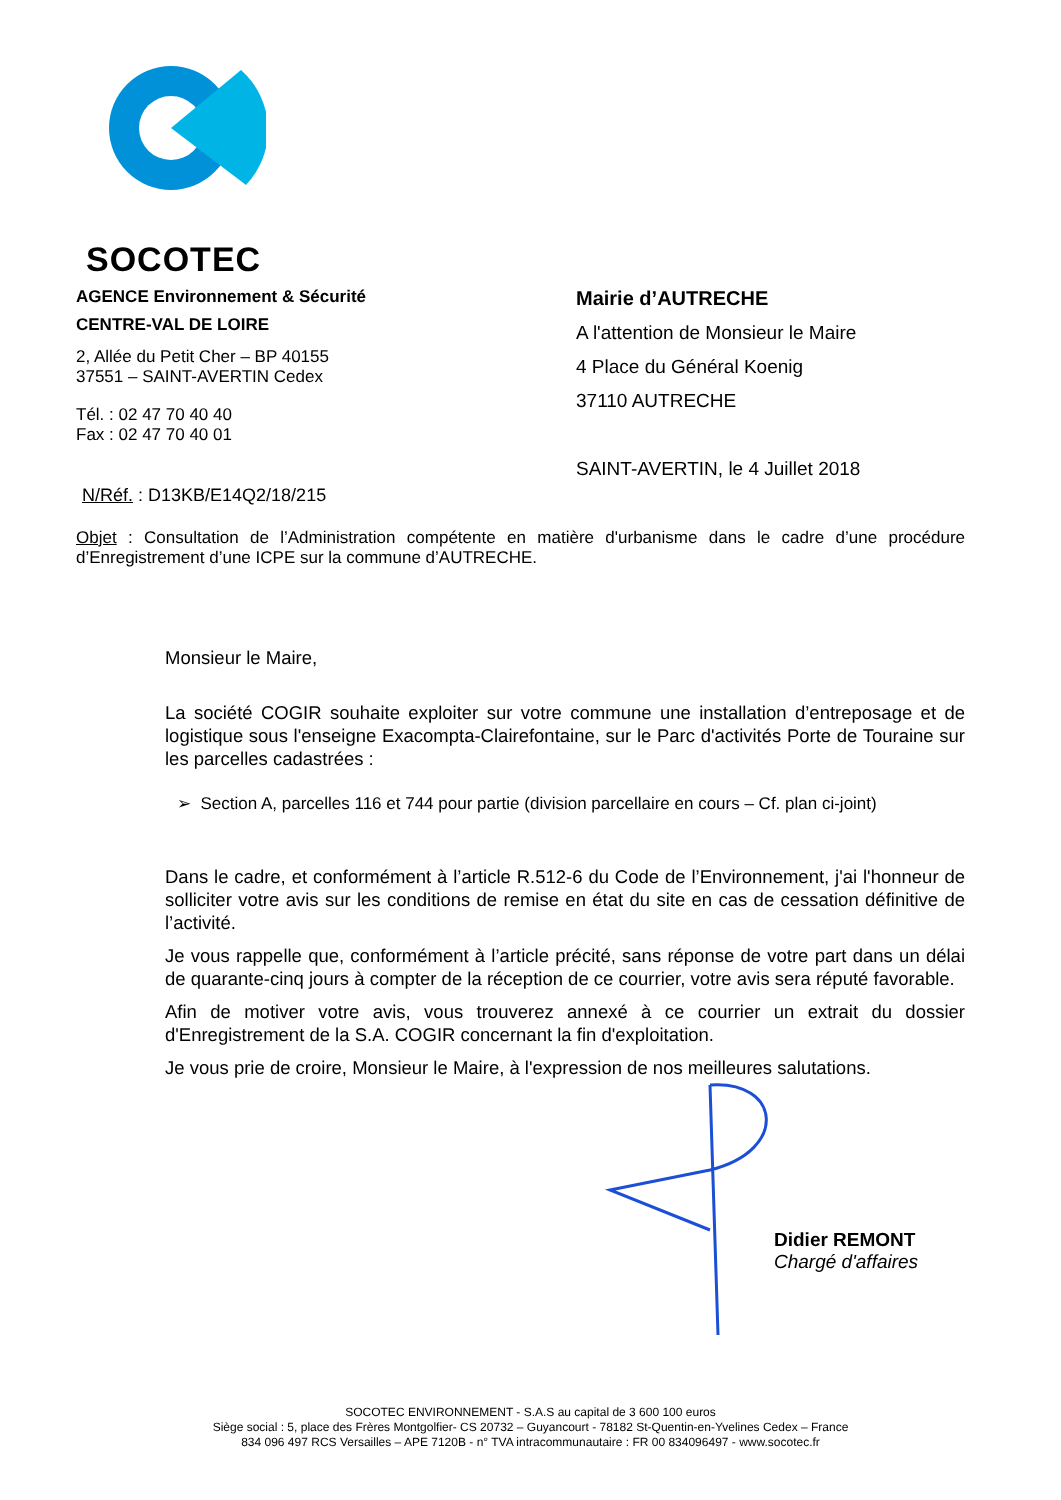SOCOTEC
AGENCE Environnement & Sécurité
CENTRE-VAL DE LOIRE
2, Allée du Petit Cher – BP 40155
37551 – SAINT-AVERTIN Cedex
Tél. : 02 47 70 40 40
Fax : 02 47 70 40 01
N/Réf. : D13KB/E14Q2/18/215
Mairie d’AUTRECHE
A l'attention de Monsieur le Maire
4 Place du Général Koenig
37110 AUTRECHE
SAINT-AVERTIN, le 4 Juillet 2018
Objet : Consultation de l’Administration compétente en matière d'urbanisme dans le cadre d’une procédure d’Enregistrement d’une ICPE sur la commune d’AUTRECHE.
Monsieur le Maire,
La société COGIR souhaite exploiter sur votre commune une installation d’entreposage et de logistique sous l'enseigne Exacompta-Clairefontaine, sur le Parc d'activités Porte de Touraine sur les parcelles cadastrées :
➢ Section A, parcelles 116 et 744 pour partie (division parcellaire en cours – Cf. plan ci-joint)
Dans le cadre, et conformément à l’article R.512-6 du Code de l’Environnement, j'ai l'honneur de solliciter votre avis sur les conditions de remise en état du site en cas de cessation définitive de l’activité.
Je vous rappelle que, conformément à l’article précité, sans réponse de votre part dans un délai de quarante-cinq jours à compter de la réception de ce courrier, votre avis sera réputé favorable.
Afin de motiver votre avis, vous trouverez annexé à ce courrier un extrait du dossier d'Enregistrement de la S.A. COGIR concernant la fin d'exploitation.
Je vous prie de croire, Monsieur le Maire, à l'expression de nos meilleures salutations.
Didier REMONT
Chargé d'affaires
SOCOTEC ENVIRONNEMENT - S.A.S au capital de 3 600 100 euros
Siège social : 5, place des Frères Montgolfier- CS 20732 – Guyancourt - 78182 St-Quentin-en-Yvelines Cedex – France
834 096 497 RCS Versailles – APE 7120B - n° TVA intracommunautaire : FR 00 834096497 - www.socotec.fr